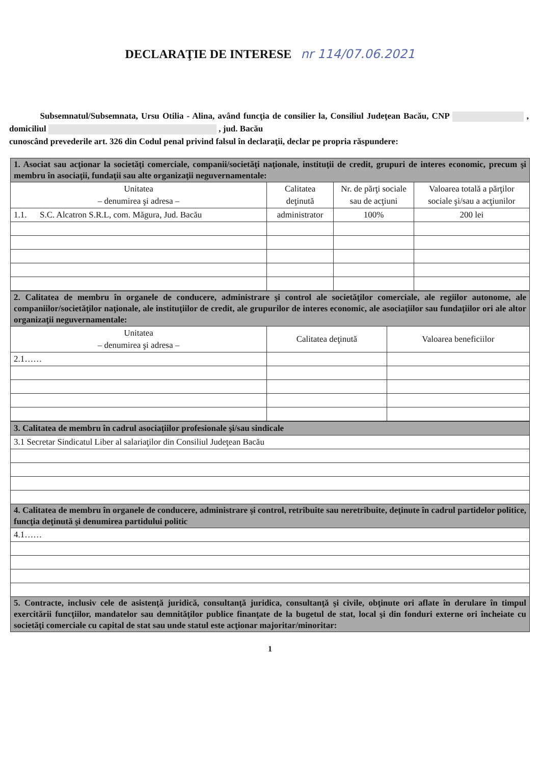DECLARAŢIE DE INTERESE nr 114/07.06.2021
Subsemnatul/Subsemnata, Ursu Otilia - Alina, având funcţia de consilier la, Consiliul Judeţean Bacău, CNP , domiciliul , jud. Bacău
cunoscând prevederile art. 326 din Codul penal privind falsul în declaraţii, declar pe propria răspundere:
| 1. Asociat sau acţionar la societăţi comerciale, companii/societăţi naţionale, instituţii de credit, grupuri de interes economic, precum şi membru în asociaţii, fundaţii sau alte organizaţii neguvernamentale: | | | |
| Unitatea – denumirea şi adresa – | Calitatea deţinută | Nr. de părţi sociale sau de acţiuni | Valoarea totală a părţilor sociale şi/sau a acţiunilor |
| 1.1. S.C. Alcatron S.R.L, com. Măgura, Jud. Bacău | administrator | 100% | 200 lei |
| 2. Calitatea de membru în organele de conducere, administrare şi control ale societăţilor comerciale, ale regiilor autonome, ale companiilor/societăţilor naţionale, ale instituţiilor de credit, ale grupurilor de interes economic, ale asociaţiilor sau fundaţiilor ori ale altor organizaţii neguvernamentale: | | |
| Unitatea – denumirea şi adresa – | Calitatea deţinută | Valoarea beneficiilor |
| 2.1…… | | |
| 3. Calitatea de membru în cadrul asociaţiilor profesionale şi/sau sindicale |
| 3.1 Secretar Sindicatul Liber al salariaţilor din Consiliul Judeţean Bacău |
| 4. Calitatea de membru în organele de conducere, administrare şi control, retribuite sau neretribuite, deţinute în cadrul partidelor politice, funcţia deţinută şi denumirea partidului politic |
| 4.1…… |
| 5. Contracte, inclusiv cele de asistenţă juridică, consultanţă juridica, consultanţă şi civile, obţinute ori aflate în derulare în timpul exercitării funcţiilor, mandatelor sau demnităţilor publice finanţate de la bugetul de stat, local şi din fonduri externe ori încheiate cu societăţi comerciale cu capital de stat sau unde statul este acţionar majoritar/minoritar: |
1